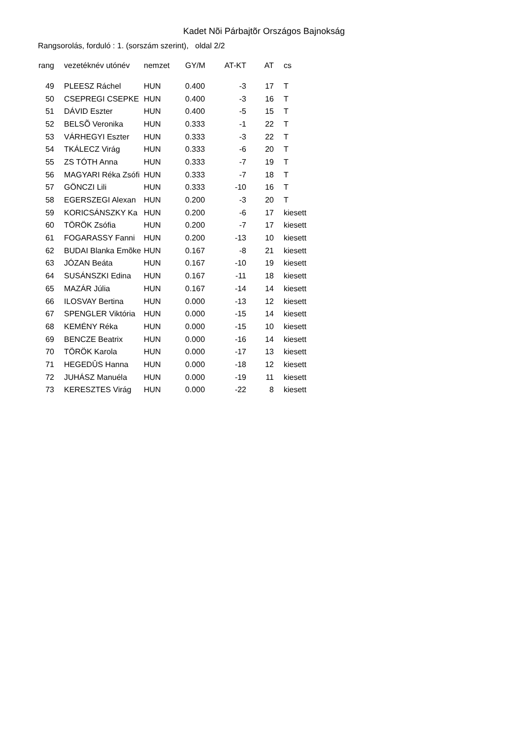Kadet Nõi Párbajtõr Országos Bajnokság
Rangsorolás, forduló : 1. (sorszám szerint), oldal 2/2
| rang | | vezetéknév utónév | nemzet | GY/M | AT-KT | AT | | cs |
| --- | --- | --- | --- | --- | --- | --- | --- | --- |
| 49 | | PLEESZ Ráchel | HUN | 0.400 | -3 | 17 | | T |
| 50 | | CSEPREGI CSEPKE | HUN | 0.400 | -3 | 16 | | T |
| 51 | | DÁVID Eszter | HUN | 0.400 | -5 | 15 | | T |
| 52 | | BELSÕ Veronika | HUN | 0.333 | -1 | 22 | | T |
| 53 | | VÁRHEGYI Eszter | HUN | 0.333 | -3 | 22 | | T |
| 54 | | TKÁLECZ Virág | HUN | 0.333 | -6 | 20 | | T |
| 55 | | ZS TÓTH Anna | HUN | 0.333 | -7 | 19 | | T |
| 56 | | MAGYARI Réka Zsófi | HUN | 0.333 | -7 | 18 | | T |
| 57 | | GÖNCZI Lili | HUN | 0.333 | -10 | 16 | | T |
| 58 | | EGERSZEGI Alexan | HUN | 0.200 | -3 | 20 | | T |
| 59 | | KORICSÁNSZKY Ka | HUN | 0.200 | -6 | 17 | | kiesett |
| 60 | | TÖRÖK Zsófia | HUN | 0.200 | -7 | 17 | | kiesett |
| 61 | | FOGARASSY Fanni | HUN | 0.200 | -13 | 10 | | kiesett |
| 62 | | BUDAI Blanka Emõke | HUN | 0.167 | -8 | 21 | | kiesett |
| 63 | | JÓZAN Beáta | HUN | 0.167 | -10 | 19 | | kiesett |
| 64 | | SUSÁNSZKI Edina | HUN | 0.167 | -11 | 18 | | kiesett |
| 65 | | MAZÁR Júlia | HUN | 0.167 | -14 | 14 | | kiesett |
| 66 | | ILOSVAY Bertina | HUN | 0.000 | -13 | 12 | | kiesett |
| 67 | | SPENGLER Viktória | HUN | 0.000 | -15 | 14 | | kiesett |
| 68 | | KEMÉNY Réka | HUN | 0.000 | -15 | 10 | | kiesett |
| 69 | | BENCZE Beatrix | HUN | 0.000 | -16 | 14 | | kiesett |
| 70 | | TÖRÖK Karola | HUN | 0.000 | -17 | 13 | | kiesett |
| 71 | | HEGEDÛS Hanna | HUN | 0.000 | -18 | 12 | | kiesett |
| 72 | | JUHÁSZ Manuéla | HUN | 0.000 | -19 | 11 | | kiesett |
| 73 | | KERESZTES Virág | HUN | 0.000 | -22 | 8 | | kiesett |